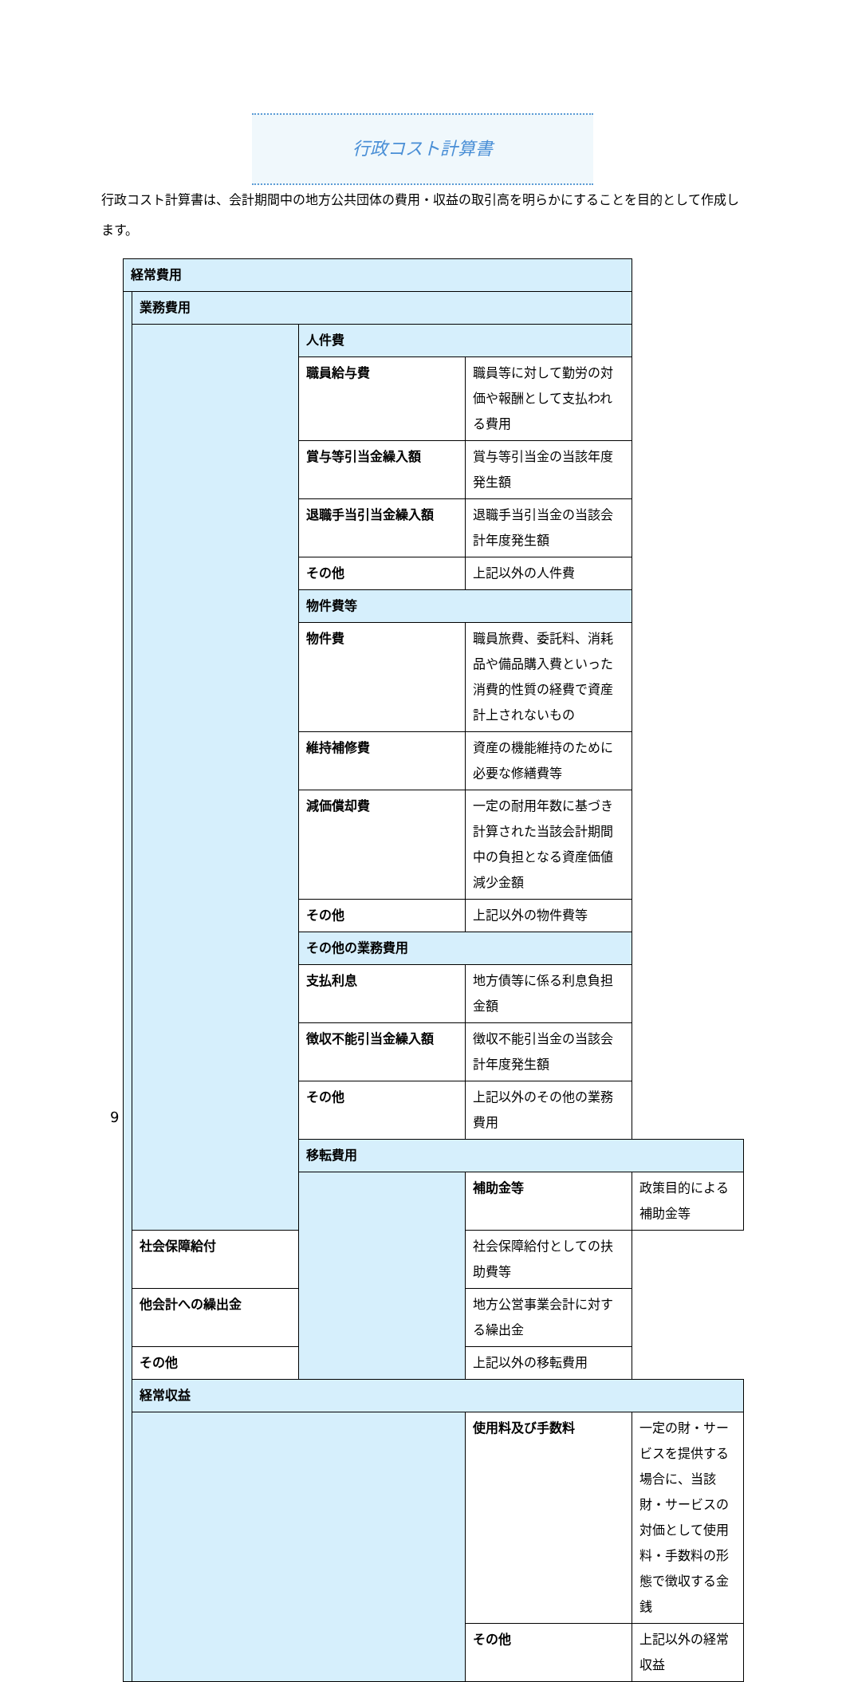行政コスト計算書
行政コスト計算書は、会計期間中の地方公共団体の費用・収益の取引高を明らかにすることを目的として作成します。
| 経常費用 | | | | |
| | 業務費用 | | | |
| | | 人件費 | | |
| | | 職員給与費 | 職員等に対して勤労の対価や報酬として支払われる費用 | |
| | | 賞与等引当金繰入額 | 賞与等引当金の当該年度発生額 | |
| | | 退職手当引当金繰入額 | 退職手当引当金の当該会計年度発生額 | |
| | | その他 | 上記以外の人件費 | |
| | | 物件費等 | | |
| | | 物件費 | 職員旅費、委託料、消耗品や備品購入費といった消費的性質の経費で資産計上されないもの | |
| | | 維持補修費 | 資産の機能維持のために必要な修繕費等 | |
| | | 減価償却費 | 一定の耐用年数に基づき計算された当該会計期間中の負担となる資産価値減少金額 | |
| | | その他 | 上記以外の物件費等 | |
| | | その他の業務費用 | | |
| | | 支払利息 | 地方債等に係る利息負担金額 | |
| | | 徴収不能引当金繰入額 | 徴収不能引当金の当該会計年度発生額 | |
| | | その他 | 上記以外のその他の業務費用 | |
| | | 移転費用 | | |
| | | | 補助金等 | 政策目的による補助金等 |
| | 社会保障給付 | | 社会保障給付としての扶助費等 | |
| | 他会計への繰出金 | | 地方公営事業会計に対する繰出金 | |
| | その他 | | 上記以外の移転費用 | |
| | 経常収益 | | | |
| | | | 使用料及び手数料 | 一定の財・サービスを提供する場合に、当該財・サービスの対価として使用料・手数料の形態で徴収する金銭 |
| | | | その他 | 上記以外の経常収益 |
9